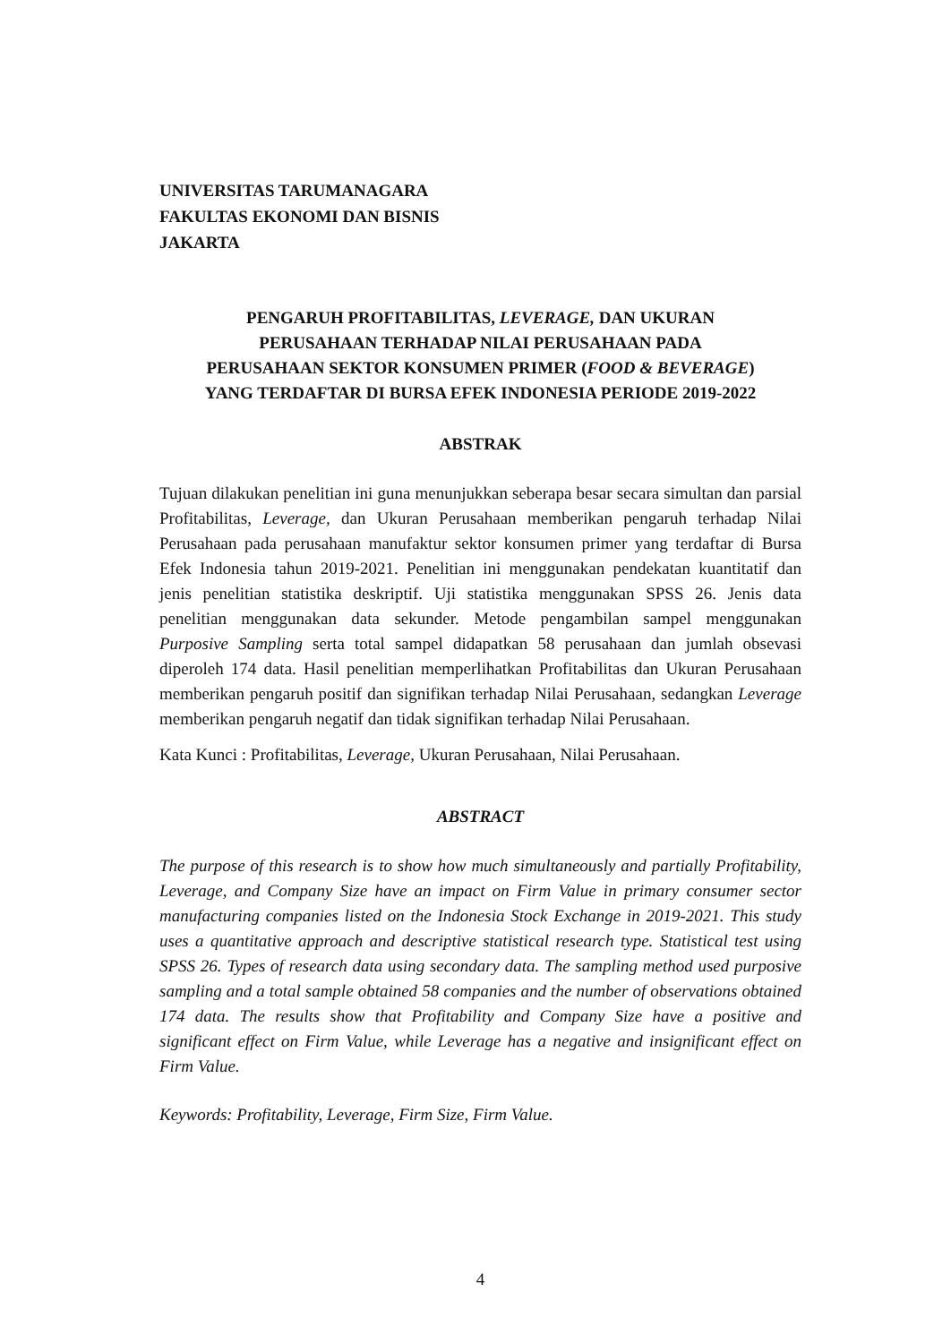UNIVERSITAS TARUMANAGARA
FAKULTAS EKONOMI DAN BISNIS
JAKARTA
PENGARUH PROFITABILITAS, LEVERAGE, DAN UKURAN
PERUSAHAAN TERHADAP NILAI PERUSAHAAN PADA
PERUSAHAAN SEKTOR KONSUMEN PRIMER (FOOD & BEVERAGE)
YANG TERDAFTAR DI BURSA EFEK INDONESIA PERIODE 2019-2022
ABSTRAK
Tujuan dilakukan penelitian ini guna menunjukkan seberapa besar secara simultan dan parsial Profitabilitas, Leverage, dan Ukuran Perusahaan memberikan pengaruh terhadap Nilai Perusahaan pada perusahaan manufaktur sektor konsumen primer yang terdaftar di Bursa Efek Indonesia tahun 2019-2021. Penelitian ini menggunakan pendekatan kuantitatif dan jenis penelitian statistika deskriptif. Uji statistika menggunakan SPSS 26. Jenis data penelitian menggunakan data sekunder. Metode pengambilan sampel menggunakan Purposive Sampling serta total sampel didapatkan 58 perusahaan dan jumlah obsevasi diperoleh 174 data. Hasil penelitian memperlihatkan Profitabilitas dan Ukuran Perusahaan memberikan pengaruh positif dan signifikan terhadap Nilai Perusahaan, sedangkan Leverage memberikan pengaruh negatif dan tidak signifikan terhadap Nilai Perusahaan.
Kata Kunci : Profitabilitas, Leverage, Ukuran Perusahaan, Nilai Perusahaan.
ABSTRACT
The purpose of this research is to show how much simultaneously and partially Profitability, Leverage, and Company Size have an impact on Firm Value in primary consumer sector manufacturing companies listed on the Indonesia Stock Exchange in 2019-2021. This study uses a quantitative approach and descriptive statistical research type. Statistical test using SPSS 26. Types of research data using secondary data. The sampling method used purposive sampling and a total sample obtained 58 companies and the number of observations obtained 174 data. The results show that Profitability and Company Size have a positive and significant effect on Firm Value, while Leverage has a negative and insignificant effect on Firm Value.
Keywords: Profitability, Leverage, Firm Size, Firm Value.
4